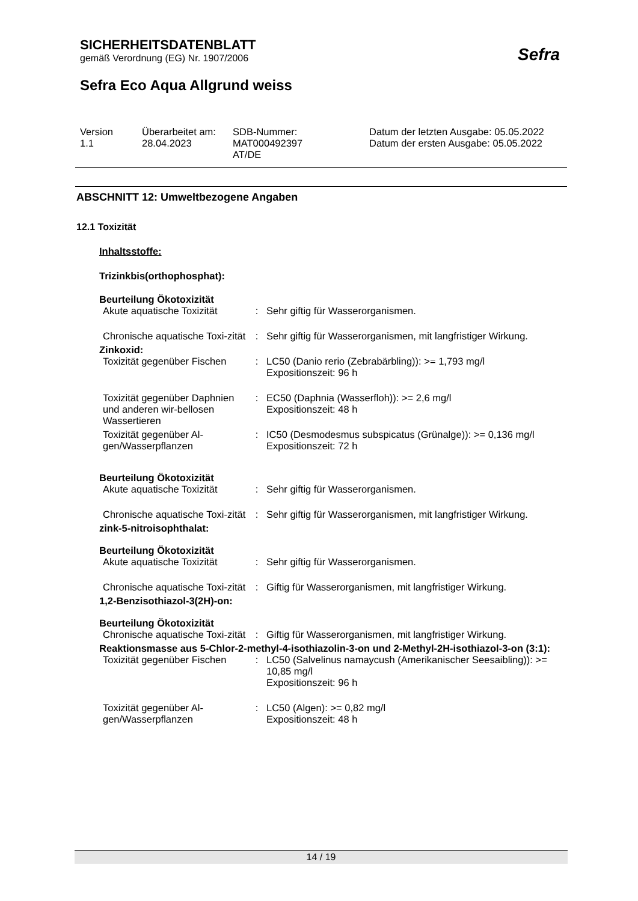SICHERHEITSDATENBLATT
gemäß Verordnung (EG) Nr. 1907/2006
Sefra Eco Aqua Allgrund weiss
Sefra
| Version 1.1 | Überarbeitet am: 28.04.2023 | SDB-Nummer: MAT000492397 AT/DE | Datum der letzten Ausgabe: 05.05.2022 Datum der ersten Ausgabe: 05.05.2022 |
ABSCHNITT 12: Umweltbezogene Angaben
12.1 Toxizität
Inhaltsstoffe:
Trizinkbis(orthophosphat):
Beurteilung Ökotoxizität
| Akute aquatische Toxizität | : | Sehr giftig für Wasserorganismen. |
| Chronische aquatische Toxi-zität | : | Sehr giftig für Wasserorganismen, mit langfristiger Wirkung. |
Zinkoxid:
| Toxizität gegenüber Fischen | : | LC50 (Danio rerio (Zebrabärbling)): >= 1,793 mg/l Expositionszeit: 96 h |
| Toxizität gegenüber Daphnien und anderen wir-bellosen Wassertieren | : | EC50 (Daphnia (Wasserfloh)): >= 2,6 mg/l Expositionszeit: 48 h |
| Toxizität gegenüber Al-gen/Wasserpflanzen | : | IC50 (Desmodesmus subspicatus (Grünalge)): >= 0,136 mg/l Expositionszeit: 72 h |
Beurteilung Ökotoxizität
| Akute aquatische Toxizität | : | Sehr giftig für Wasserorganismen. |
| Chronische aquatische Toxi-zität | : | Sehr giftig für Wasserorganismen, mit langfristiger Wirkung. |
zink-5-nitroisophthalat:
Beurteilung Ökotoxizität
| Akute aquatische Toxizität | : | Sehr giftig für Wasserorganismen. |
| Chronische aquatische Toxi-zität | : | Giftig für Wasserorganismen, mit langfristiger Wirkung. |
1,2-Benzisothiazol-3(2H)-on:
Beurteilung Ökotoxizität
| Chronische aquatische Toxi-zität | : | Giftig für Wasserorganismen, mit langfristiger Wirkung. |
Reaktionsmasse aus 5-Chlor-2-methyl-4-isothiazolin-3-on und 2-Methyl-2H-isothiazol-3-on (3:1):
| Toxizität gegenüber Fischen | : | LC50 (Salvelinus namaycush (Amerikanischer Seesaibling)): >= 10,85 mg/l Expositionszeit: 96 h |
| Toxizität gegenüber Al-gen/Wasserpflanzen | : | LC50 (Algen): >= 0,82 mg/l Expositionszeit: 48 h |
14 / 19